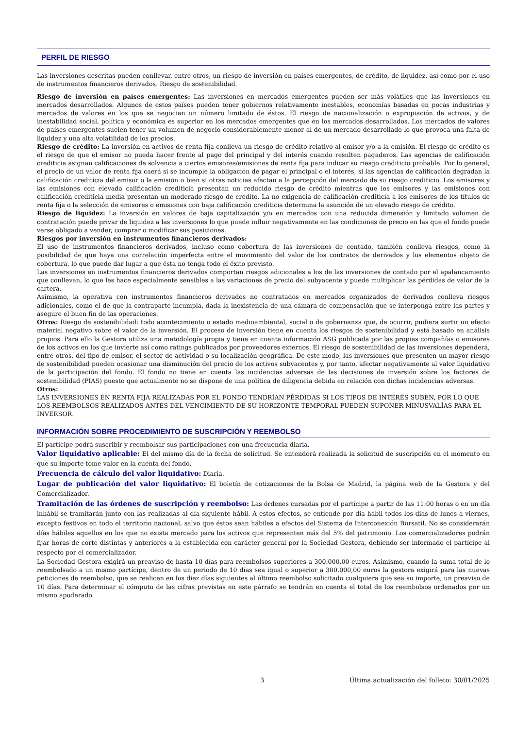PERFIL DE RIESGO
Las inversiones descritas pueden conllevar, entre otros, un riesgo de inversión en países emergentes, de crédito, de liquidez, asi como por el uso de instrumentos financieros derivados. Riesgo de sostenibilidad.
Riesgo de inversión en países emergentes: Las inversiones en mercados emergentes pueden ser más volátiles que las inversiones en mercados desarrollados. Algunos de estos países pueden tener gobiernos relativamente inestables, economías basadas en pocas industrias y mercados de valores en los que se negocian un número limitado de éstos. El riesgo de nacionalización o expropiación de activos, y de inestabilidad social, política y económica es superior en los mercados emergentes que en los mercados desarrollados. Los mercados de valores de países emergentes suelen tener un volumen de negocio considerablemente menor al de un mercado desarrollado lo que provoca una falta de liquidez y una alta volatilidad de los precios.
Riesgo de crédito: La inversión en activos de renta fija conlleva un riesgo de crédito relativo al emisor y/o a la emisión. El riesgo de crédito es el riesgo de que el emisor no pueda hacer frente al pago del principal y del interés cuando resulten pagaderos. Las agencias de calificación crediticia asignan calificaciones de solvencia a ciertos emisores/emisiones de renta fija para indicar su riesgo crediticio probable. Por lo general, el precio de un valor de renta fija caerá si se incumple la obligación de pagar el principal o el interés, si las agencias de calificación degradan la calificación crediticia del emisor o la emisión o bien si otras noticias afectan a la percepción del mercado de su riesgo crediticio. Los emisores y las emisiones con elevada calificación crediticia presentan un reducido riesgo de crédito mientras que los emisores y las emisiones con calificación crediticia media presentan un moderado riesgo de crédito. La no exigencia de calificación crediticia a los emisores de los títulos de renta fija o la selección de emisores o emisiones con baja calificación crediticia determina la asunción de un elevado riesgo de crédito.
Riesgo de liquidez: La inversión en valores de baja capitalización y/o en mercados con una reducida dimensión y limitado volumen de contratación puede privar de liquidez a las inversiones lo que puede influir negativamente en las condiciones de precio en las que el fondo puede verse obligado a vender, comprar o modificar sus posiciones.
Riesgos por inversión en instrumentos financieros derivados:
El uso de instrumentos financieros derivados, incluso como cobertura de las inversiones de contado, también conlleva riesgos, como la posibilidad de que haya una correlación imperfecta entre el movimiento del valor de los contratos de derivados y los elementos objeto de cobertura, lo que puede dar lugar a que ésta no tenga todo el éxito previsto.
Las inversiones en instrumentos financieros derivados comportan riesgos adicionales a los de las inversiones de contado por el apalancamiento que conllevan, lo que les hace especialmente sensibles a las variaciones de precio del subyacente y puede multiplicar las pérdidas de valor de la cartera.
Asimismo, la operativa con instrumentos financieros derivados no contratados en mercados organizados de derivados conlleva riesgos adicionales, como el de que la contraparte incumpla, dada la inexistencia de una cámara de compensación que se interponga entre las partes y asegure el buen fin de las operaciones.
Otros: Riesgo de sostenibilidad: todo acontecimiento o estado medioambiental, social o de gobernanza que, de ocurrir, pudiera surtir un efecto material negativo sobre el valor de la inversión. El proceso de inversión tiene en cuenta los riesgos de sostenibilidad y está basado en análisis propios. Para ello la Gestora utiliza una metodología propia y tiene en cuenta información ASG publicada por las propias compañías o emisores de los activos en los que invierte así como ratings publicados por proveedores externos. El riesgo de sostenibilidad de las inversiones dependerá, entre otros, del tipo de emisor, el sector de actividad o su localización geográfica. De este modo, las inversiones que presenten un mayor riesgo de sostenibilidad pueden ocasionar una disminución del precio de los activos subyacentes y, por tanto, afectar negativamente al valor liquidativo de la participación del fondo. El fondo no tiene en cuenta las incidencias adversas de las decisiones de inversión sobre los factores de sostenibilidad (PIAS) puesto que actualmente no se dispone de una política de diligencia debida en relación con dichas incidencias adversas.
Otros:
LAS INVERSIONES EN RENTA FIJA REALIZADAS POR EL FONDO TENDRÍAN PÉRDIDAS SI LOS TIPOS DE INTERÉS SUBEN, POR LO QUE LOS REEMBOLSOS REALIZADOS ANTES DEL VENCIMIENTO DE SU HORIZONTE TEMPORAL PUEDEN SUPONER MINUSVALÍAS PARA EL INVERSOR.
INFORMACIÓN SOBRE PROCEDIMIENTO DE SUSCRIPCIÓN Y REEMBOLSO
El partícipe podrá suscribir y reembolsar sus participaciones con una frecuencia diaria.
Valor liquidativo aplicable: El del mismo día de la fecha de solicitud. Se entenderá realizada la solicitud de suscripción en el momento en que su importe tome valor en la cuenta del fondo.
Frecuencia de cálculo del valor liquidativo: Diaria.
Lugar de publicación del valor liquidativo: El boletín de cotizaciones de la Bolsa de Madrid, la página web de la Gestora y del Comercializador.
Tramitación de las órdenes de suscripción y reembolso: Las órdenes cursadas por el partícipe a partir de las 11:00 horas o en un día inhábil se tramitarán junto con las realizadas al día siguiente hábil. A estos efectos, se entiende por día hábil todos los días de lunes a viernes, excepto festivos en todo el territorio nacional, salvo que éstos sean hábiles a efectos del Sistema de Interconexión Bursatil. No se considerarán días hábiles aquellos en los que no exista mercado para los activos que representen más del 5% del patrimonio. Los comercializadores podrán fijar horas de corte distintas y anteriores a la establecida con carácter general por la Sociedad Gestora, debiendo ser informado el partícipe al respecto por el comercializador.
La Sociedad Gestora exigirá un preaviso de hasta 10 días para reembolsos superiores a 300.000,00 euros. Asimismo, cuando la suma total de lo reembolsado a un mismo partícipe, dentro de un periodo de 10 días sea igual o superior a 300.000,00 euros la gestora exigirá para las nuevas peticiones de reembolso, que se realicen en los diez días siguientes al último reembolso solicitado cualquiera que sea su importe, un preaviso de 10 días. Para determinar el cómputo de las cifras previstas en este párrafo se tendrán en cuenta el total de los reembolsos ordenados por un mismo apoderado.
3 Última actualización del folleto: 30/01/2025